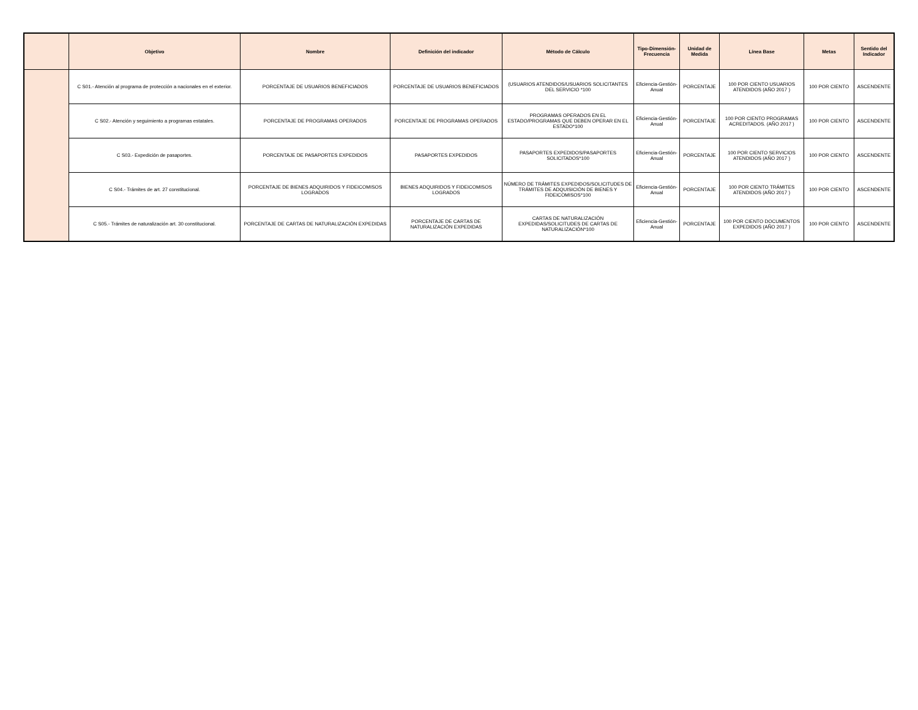| | Objetivo | Nombre | Definición del indicador | Método de Cálculo | Tipo-Dimensión-Frecuencia | Unidad de Medida | Línea Base | Metas | Sentido del Indicador |
| --- | --- | --- | --- | --- | --- | --- | --- | --- | --- |
| | C S01.- Atención al programa de protección a nacionales en el exterior. | PORCENTAJE DE USUARIOS BENEFICIADOS | PORCENTAJE DE USUARIOS BENEFICIADOS | (USUARIOS ATENDIDOS/USUARIOS SOLICITANTES DEL SERVICIO *100 | Eficiencia-Gestión-Anual | PORCENTAJE | 100 POR CIENTO USUARIOS ATENDIDOS (AÑO 2017 ) | 100 POR CIENTO | ASCENDENTE |
| | C S02.- Atención y seguimiento a programas estatales. | PORCENTAJE DE PROGRAMAS OPERADOS | PORCENTAJE DE PROGRAMAS OPERADOS | PROGRAMAS OPERADOS EN EL ESTADO/PROGRAMAS QUE DEBEN OPERAR EN EL ESTADO*100 | Eficiencia-Gestión-Anual | PORCENTAJE | 100 POR CIENTO PROGRAMAS ACREDITADOS. (AÑO 2017 ) | 100 POR CIENTO | ASCENDENTE |
| | C S03.- Expedición de pasaportes. | PORCENTAJE DE PASAPORTES EXPEDIDOS | PASAPORTES EXPEDIDOS | PASAPORTES EXPEDIDOS/PASAPORTES SOLICITADOS*100 | Eficiencia-Gestión-Anual | PORCENTAJE | 100 POR CIENTO SERVICIOS ATENDIDOS (AÑO 2017 ) | 100 POR CIENTO | ASCENDENTE |
| | C S04.- Trámites de art. 27 constitucional. | PORCENTAJE DE BIENES ADQUIRIDOS Y FIDEICOMISOS LOGRADOS | BIENES ADQUIRIDOS Y FIDEICOMISOS LOGRADOS | NÚMERO DE TRÁMITES EXPEDIDOS/SOLICITUDES DE TRÁMITES DE ADQUISICIÓN DE BIENES Y FIDEICOMISOS*100 | Eficiencia-Gestión-Anual | PORCENTAJE | 100 POR CIENTO TRÁMITES ATENDIDOS (AÑO 2017 ) | 100 POR CIENTO | ASCENDENTE |
| | C S05.- Trámites de naturalización art. 30 constitucional. | PORCENTAJE DE CARTAS DE NATURALIZACIÓN EXPEDIDAS | PORCENTAJE DE CARTAS DE NATURALIZACIÓN EXPEDIDAS | CARTAS DE NATURALIZACIÓN EXPEDIDAS/SOLICITUDES DE CARTAS DE NATURALIZACIÓN*100 | Eficiencia-Gestión-Anual | PORCENTAJE | 100 POR CIENTO DOCUMENTOS EXPEDIDOS (AÑO 2017 ) | 100 POR CIENTO | ASCENDENTE |